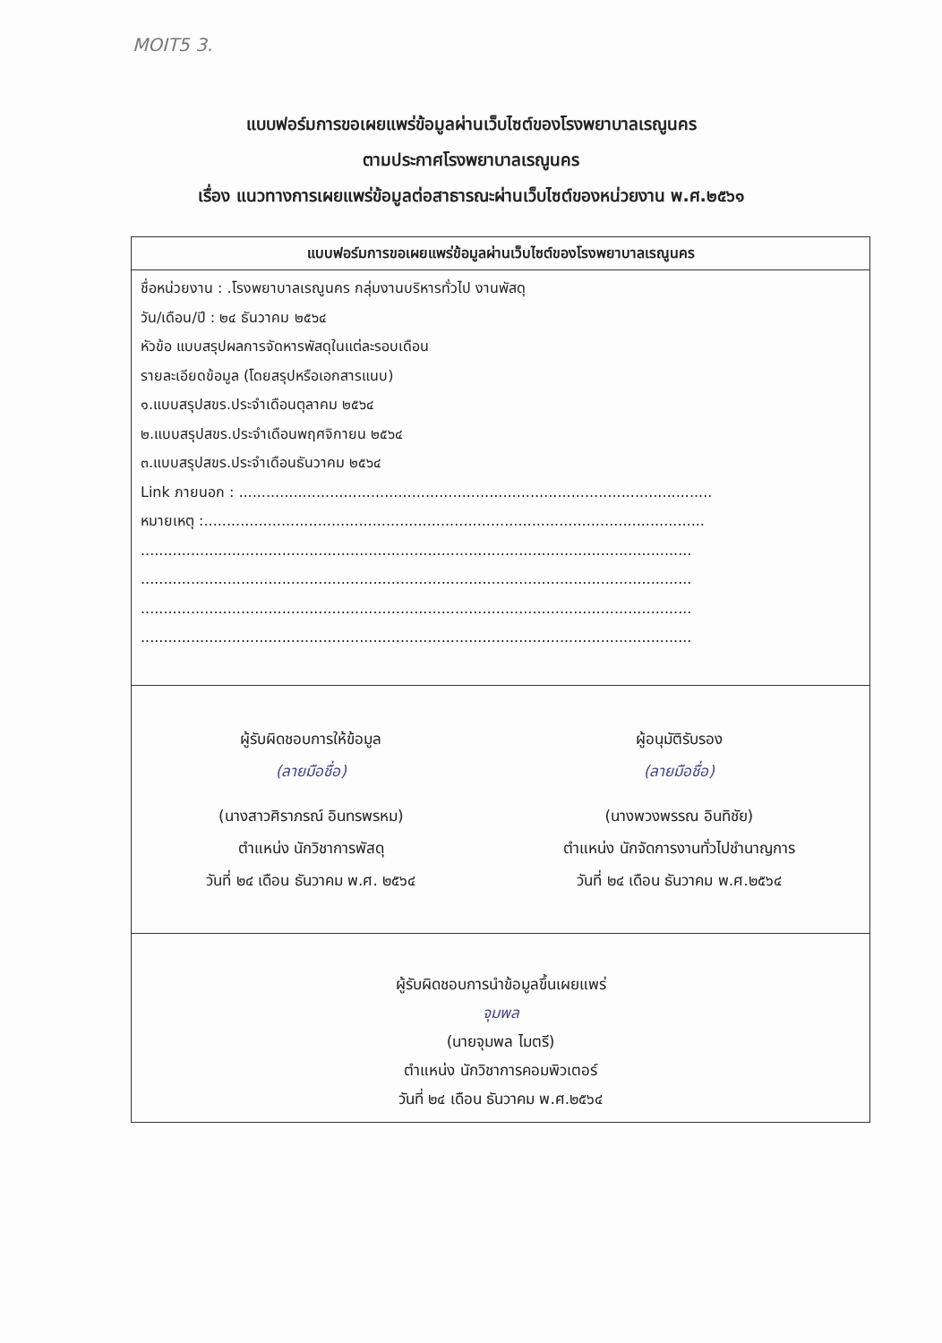MOIT5 3.
แบบฟอร์มการขอเผยแพร่ข้อมูลผ่านเว็บไซต์ของโรงพยาบาลเรณูนคร
ตามประกาศโรงพยาบาลเรณูนคร
เรื่อง แนวทางการเผยแพร่ข้อมูลต่อสาธารณะผ่านเว็บไซต์ของหน่วยงาน พ.ศ.๒๕๖๑
| แบบฟอร์มการขอเผยแพร่ข้อมูลผ่านเว็บไซต์ของโรงพยาบาลเรณูนคร |
| --- |
| ชื่อหน่วยงาน : .โรงพยาบาลเรณูนคร กลุ่มงานบริหารทั่วไป งานพัสดุ วัน/เดือน/ปี : ๒๔ ธันวาคม ๒๕๖๔ หัวข้อ แบบสรุปผลการจัดหารพัสดุในแต่ละรอบเดือน รายละเอียดข้อมูล (โดยสรุปหรือเอกสารแนบ) ๑.แบบสรุปสขร.ประจำเดือนตุลาคม ๒๕๖๔ ๒.แบบสรุปสขร.ประจำเดือนพฤศจิกายน ๒๕๖๔ ๓.แบบสรุปสขร.ประจำเดือนธันวาคม ๒๕๖๔ Link ภายนอก : ........................................................................................................ หมายเหตุ :.............................................................................................................. ......................................................................................................................... ......................................................................................................................... ......................................................................................................................... ......................................................................................................................... |
| ผู้รับผิดชอบการให้ข้อมูล (ลายมือชื่อ) (นางสาวศิราภรณ์ อินทรพรหม) ตำแหน่ง นักวิชาการพัสดุ วันที่ ๒๔ เดือน ธันวาคม พ.ศ. ๒๕๖๔ ผู้อนุมัติรับรอง (ลายมือชื่อ) (นางพวงพรรณ อินทิชัย) ตำแหน่ง นักจัดการงานทั่วไปชำนาญการ วันที่ ๒๔ เดือน ธันวาคม พ.ศ.๒๕๖๔ |
| ผู้รับผิดชอบการนำข้อมูลขึ้นเผยแพร่ จุมพล (นายจุมพล ไมตรี) ตำแหน่ง นักวิชาการคอมพิวเตอร์ วันที่ ๒๔ เดือน ธันวาคม พ.ศ.๒๕๖๔ |